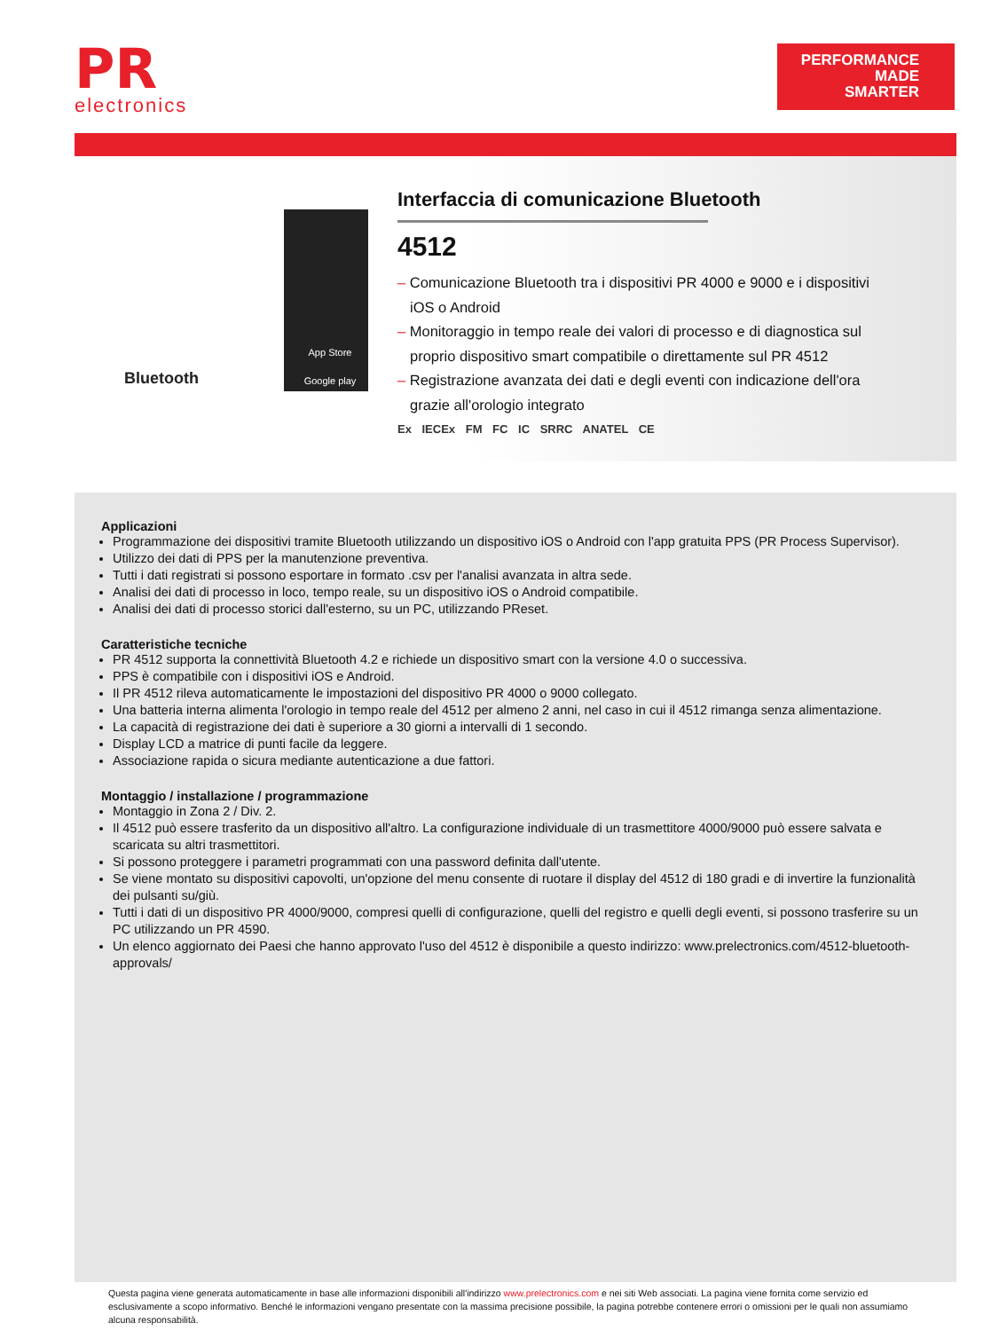PR
electronics
PERFORMANCE
MADE
SMARTER
Bluetooth
App Store
Google play
Interfaccia di comunicazione Bluetooth
4512
– Comunicazione Bluetooth tra i dispositivi PR 4000 e 9000 e i dispositivi iOS o Android
– Monitoraggio in tempo reale dei valori di processo e di diagnostica sul proprio dispositivo smart compatibile o direttamente sul PR 4512
– Registrazione avanzata dei dati e degli eventi con indicazione dell'ora grazie all'orologio integrato
Ex IECEx FM FC IC SRRC ANATEL CE
Applicazioni
Programmazione dei dispositivi tramite Bluetooth utilizzando un dispositivo iOS o Android con l'app gratuita PPS (PR Process Supervisor).
Utilizzo dei dati di PPS per la manutenzione preventiva.
Tutti i dati registrati si possono esportare in formato .csv per l'analisi avanzata in altra sede.
Analisi dei dati di processo in loco, tempo reale, su un dispositivo iOS o Android compatibile.
Analisi dei dati di processo storici dall'esterno, su un PC, utilizzando PReset.
Caratteristiche tecniche
PR 4512 supporta la connettività Bluetooth 4.2 e richiede un dispositivo smart con la versione 4.0 o successiva.
PPS è compatibile con i dispositivi iOS e Android.
Il PR 4512 rileva automaticamente le impostazioni del dispositivo PR 4000 o 9000 collegato.
Una batteria interna alimenta l'orologio in tempo reale del 4512 per almeno 2 anni, nel caso in cui il 4512 rimanga senza alimentazione.
La capacità di registrazione dei dati è superiore a 30 giorni a intervalli di 1 secondo.
Display LCD a matrice di punti facile da leggere.
Associazione rapida o sicura mediante autenticazione a due fattori.
Montaggio / installazione / programmazione
Montaggio in Zona 2 / Div. 2.
Il 4512 può essere trasferito da un dispositivo all'altro. La configurazione individuale di un trasmettitore 4000/9000 può essere salvata e scaricata su altri trasmettitori.
Si possono proteggere i parametri programmati con una password definita dall'utente.
Se viene montato su dispositivi capovolti, un'opzione del menu consente di ruotare il display del 4512 di 180 gradi e di invertire la funzionalità dei pulsanti su/giù.
Tutti i dati di un dispositivo PR 4000/9000, compresi quelli di configurazione, quelli del registro e quelli degli eventi, si possono trasferire su un PC utilizzando un PR 4590.
Un elenco aggiornato dei Paesi che hanno approvato l'uso del 4512 è disponibile a questo indirizzo: www.prelectronics.com/4512-bluetooth-approvals/
Questa pagina viene generata automaticamente in base alle informazioni disponibili all'indirizzo www.prelectronics.com e nei siti Web associati. La pagina viene fornita come servizio ed esclusivamente a scopo informativo. Benché le informazioni vengano presentate con la massima precisione possibile, la pagina potrebbe contenere errori o omissioni per le quali non assumiamo alcuna responsabilità.